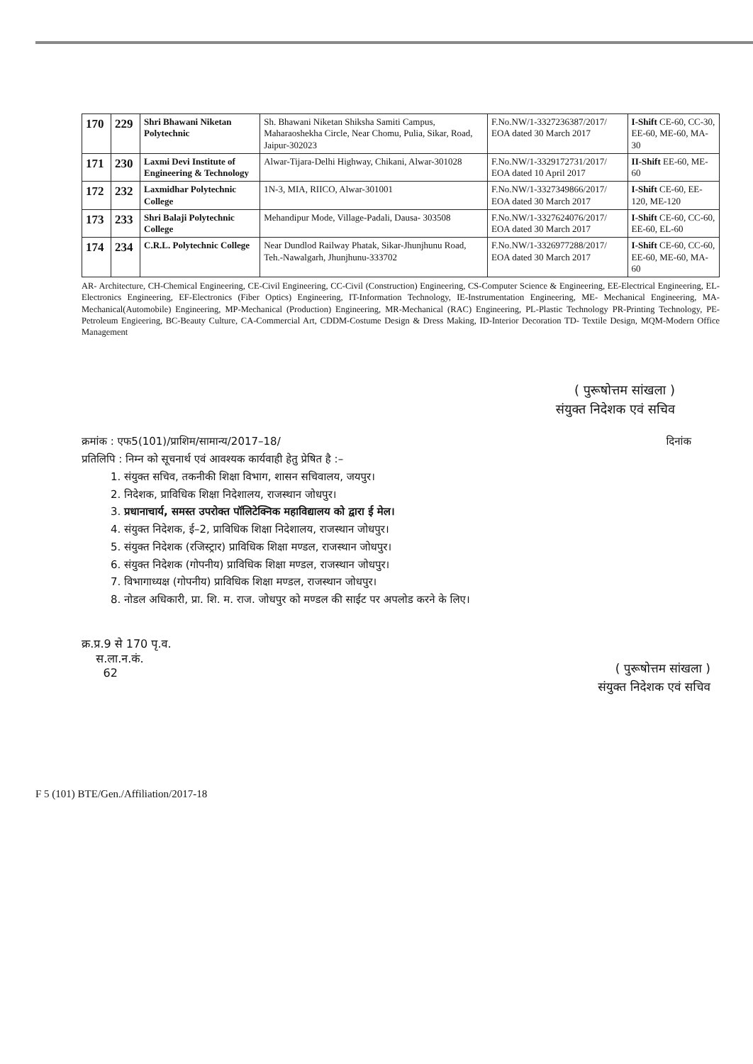| 170 | 229 | Shri Bhawani Niketan Polytechnic | Sh. Bhawani Niketan Shiksha Samiti Campus, Maharaoshekha Circle, Near Chomu, Pulia, Sikar, Road, Jaipur-302023 | F.No.NW/1-3327236387/2017/ EOA dated 30 March 2017 | I-Shift CE-60, CC-30, EE-60, ME-60, MA-30 |
| 171 | 230 | Laxmi Devi Institute of Engineering & Technology | Alwar-Tijara-Delhi Highway, Chikani, Alwar-301028 | F.No.NW/1-3329172731/2017/ EOA dated 10 April 2017 | II-Shift EE-60, ME-60 |
| 172 | 232 | Laxmidhar Polytechnic College | 1N-3, MIA, RIICO, Alwar-301001 | F.No.NW/1-3327349866/2017/ EOA dated 30 March 2017 | I-Shift CE-60, EE-120, ME-120 |
| 173 | 233 | Shri Balaji Polytechnic College | Mehandipur Mode, Village-Padali, Dausa- 303508 | F.No.NW/1-3327624076/2017/ EOA dated 30 March 2017 | I-Shift CE-60, CC-60, EE-60, EL-60 |
| 174 | 234 | C.R.L. Polytechnic College | Near Dundlod Railway Phatak, Sikar-Jhunjhunu Road, Teh.-Nawalgarh, Jhunjhunu-333702 | F.No.NW/1-3326977288/2017/ EOA dated 30 March 2017 | I-Shift CE-60, CC-60, EE-60, ME-60, MA-60 |
AR- Architecture, CH-Chemical Engineering, CE-Civil Engineering, CC-Civil (Construction) Engineering, CS-Computer Science & Engineering, EE-Electrical Engineering, EL-Electronics Engineering, EF-Electronics (Fiber Optics) Engineering, IT-Information Technology, IE-Instrumentation Engineering, ME- Mechanical Engineering, MA-Mechanical(Automobile) Engineering, MP-Mechanical (Production) Engineering, MR-Mechanical (RAC) Engineering, PL-Plastic Technology PR-Printing Technology, PE-Petroleum Engieering, BC-Beauty Culture, CA-Commercial Art, CDDM-Costume Design & Dress Making, ID-Interior Decoration TD- Textile Design, MQM-Modern Office Management
( पुरूषोत्तम सांखला )
संयुक्त निदेशक एवं सचिव
क्रमांक : एफ5(101)/प्राशिम/सामान्य/2017–18/ दिनांक
प्रतिलिपि : निम्न को सूचनार्थ एवं आवश्यक कार्यवाही हेतु प्रेषित है :–
1. संयुक्त सचिव, तकनीकी शिक्षा विभाग, शासन सचिवालय, जयपुर।
2. निदेशक, प्राविधिक शिक्षा निदेशालय, राजस्थान जोधपुर।
3. प्रधानाचार्य, समस्त उपरोक्त पॉलिटेक्निक महाविद्यालय को द्वारा ई मेल।
4. संयुक्त निदेशक, ई–2, प्राविधिक शिक्षा निदेशालय, राजस्थान जोधपुर।
5. संयुक्त निदेशक (रजिस्ट्रार) प्राविधिक शिक्षा मण्डल, राजस्थान जोधपुर।
6. संयुक्त निदेशक (गोपनीय) प्राविधिक शिक्षा मण्डल, राजस्थान जोधपुर।
7. विभागाध्यक्ष (गोपनीय) प्राविधिक शिक्षा मण्डल, राजस्थान जोधपुर।
8. नोडल अधिकारी, प्रा. शि. म. राज. जोधपुर को मण्डल की साईट पर अपलोड करने के लिए।
क्र.प्र.9 से 170 पृ.व.
स.ला.न.कं.
62
( पुरूषोत्तम सांखला )
संयुक्त निदेशक एवं सचिव
F 5 (101) BTE/Gen./Affiliation/2017-18